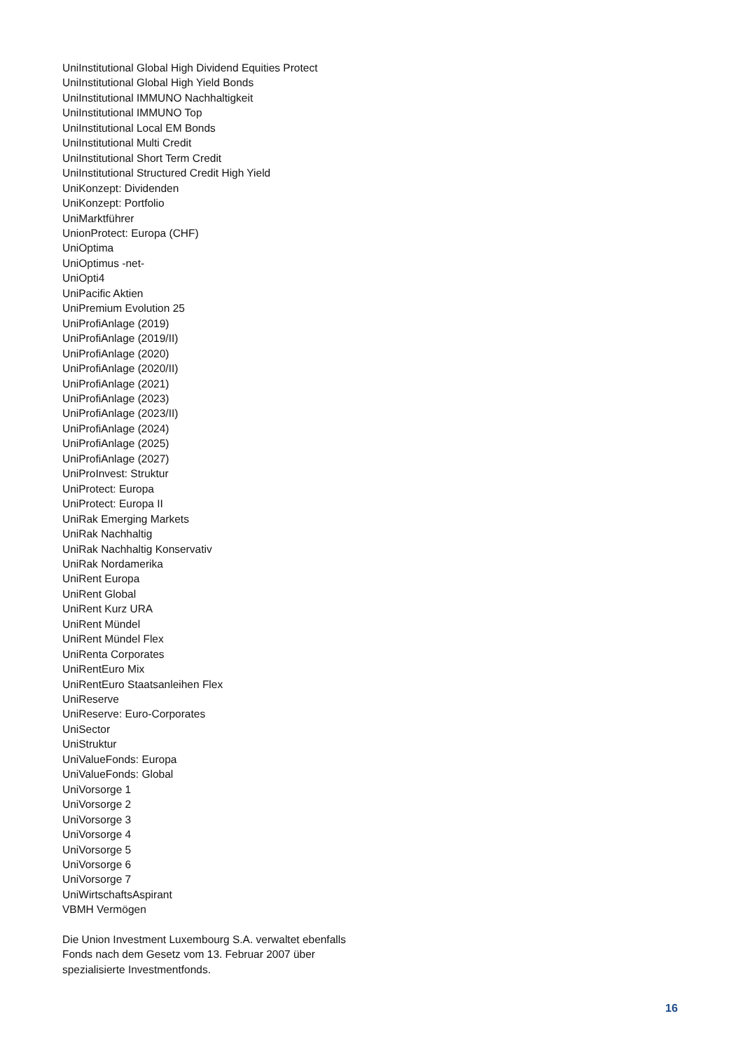UniInstitutional Global High Dividend Equities Protect
UniInstitutional Global High Yield Bonds
UniInstitutional IMMUNO Nachhaltigkeit
UniInstitutional IMMUNO Top
UniInstitutional Local EM Bonds
UniInstitutional Multi Credit
UniInstitutional Short Term Credit
UniInstitutional Structured Credit High Yield
UniKonzept: Dividenden
UniKonzept: Portfolio
UniMarktführer
UnionProtect: Europa (CHF)
UniOptima
UniOptimus -net-
UniOpti4
UniPacific Aktien
UniPremium Evolution 25
UniProfiAnlage (2019)
UniProfiAnlage (2019/II)
UniProfiAnlage (2020)
UniProfiAnlage (2020/II)
UniProfiAnlage (2021)
UniProfiAnlage (2023)
UniProfiAnlage (2023/II)
UniProfiAnlage (2024)
UniProfiAnlage (2025)
UniProfiAnlage (2027)
UniProInvest: Struktur
UniProtect: Europa
UniProtect: Europa II
UniRak Emerging Markets
UniRak Nachhaltig
UniRak Nachhaltig Konservativ
UniRak Nordamerika
UniRent Europa
UniRent Global
UniRent Kurz URA
UniRent Mündel
UniRent Mündel Flex
UniRenta Corporates
UniRentEuro Mix
UniRentEuro Staatsanleihen Flex
UniReserve
UniReserve: Euro-Corporates
UniSector
UniStruktur
UniValueFonds: Europa
UniValueFonds: Global
UniVorsorge 1
UniVorsorge 2
UniVorsorge 3
UniVorsorge 4
UniVorsorge 5
UniVorsorge 6
UniVorsorge 7
UniWirtschaftsAspirant
VBMH Vermögen
Die Union Investment Luxembourg S.A. verwaltet ebenfalls Fonds nach dem Gesetz vom 13. Februar 2007 über spezialisierte Investmentfonds.
16